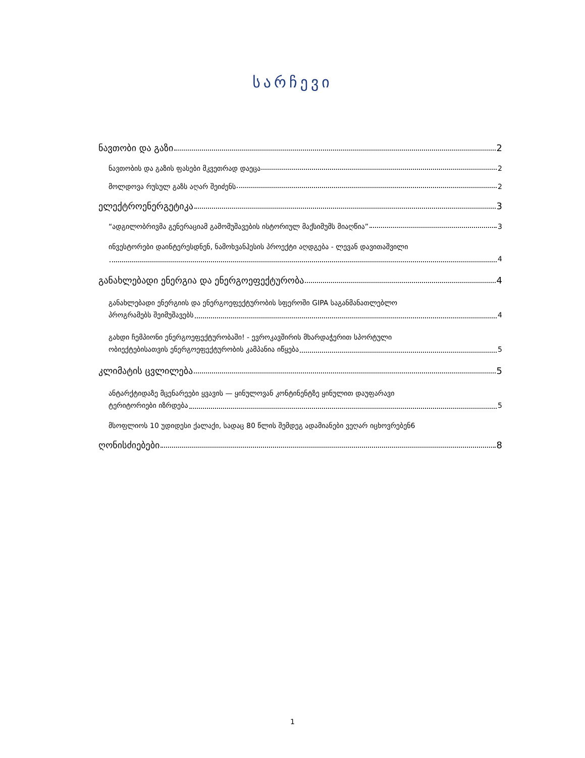სარჩევი
ნავთობი და გაზი 2
ნავთობის და გაზის ფასები მკვეთრად დაეცა 2
მოლდოვა რუსულ გაზს აღარ შეიძენს 2
ელექტროენერგეტიკა 3
“ადგილობრივმა გენერაციამ გამომუშავების ისტორიულ მაქსიმუმს მიაღწია” 3
ინვესტორები დაინტერესდნენ, ნამოხვანჰესის პროექტი აღდგება - ლევან დავითაშვილი
4
განახლებადი ენერგია და ენერგოეფექტურობა 4
განახლებადი ენერგიის და ენერგოეფექტურობის სფეროში GIPA საგანმანათლებლო
პროგრამებს შეიმუშავებს 4
გახდი ჩემპიონი ენერგოეფექტურობაში! - ევროკავშირის მხარდაჭერით სპორტული
ობიექტებისათვის ენერგოეფექტურობის კამპანია იწყება 5
კლიმატის ცვლილება 5
ანტარქტიდაზე მცენარეები ყვავის — ყინულოვან კონტინენტზე ყინულით დაუფარავი
ტერიტორიები იზრდება 5
მსოფლიოს 10 უდიდესი ქალაქი, სადაც 80 წლის შემდეგ ადამიანები ვეღარ იცხოვრებენ 6
ღონისძიებები 8
1